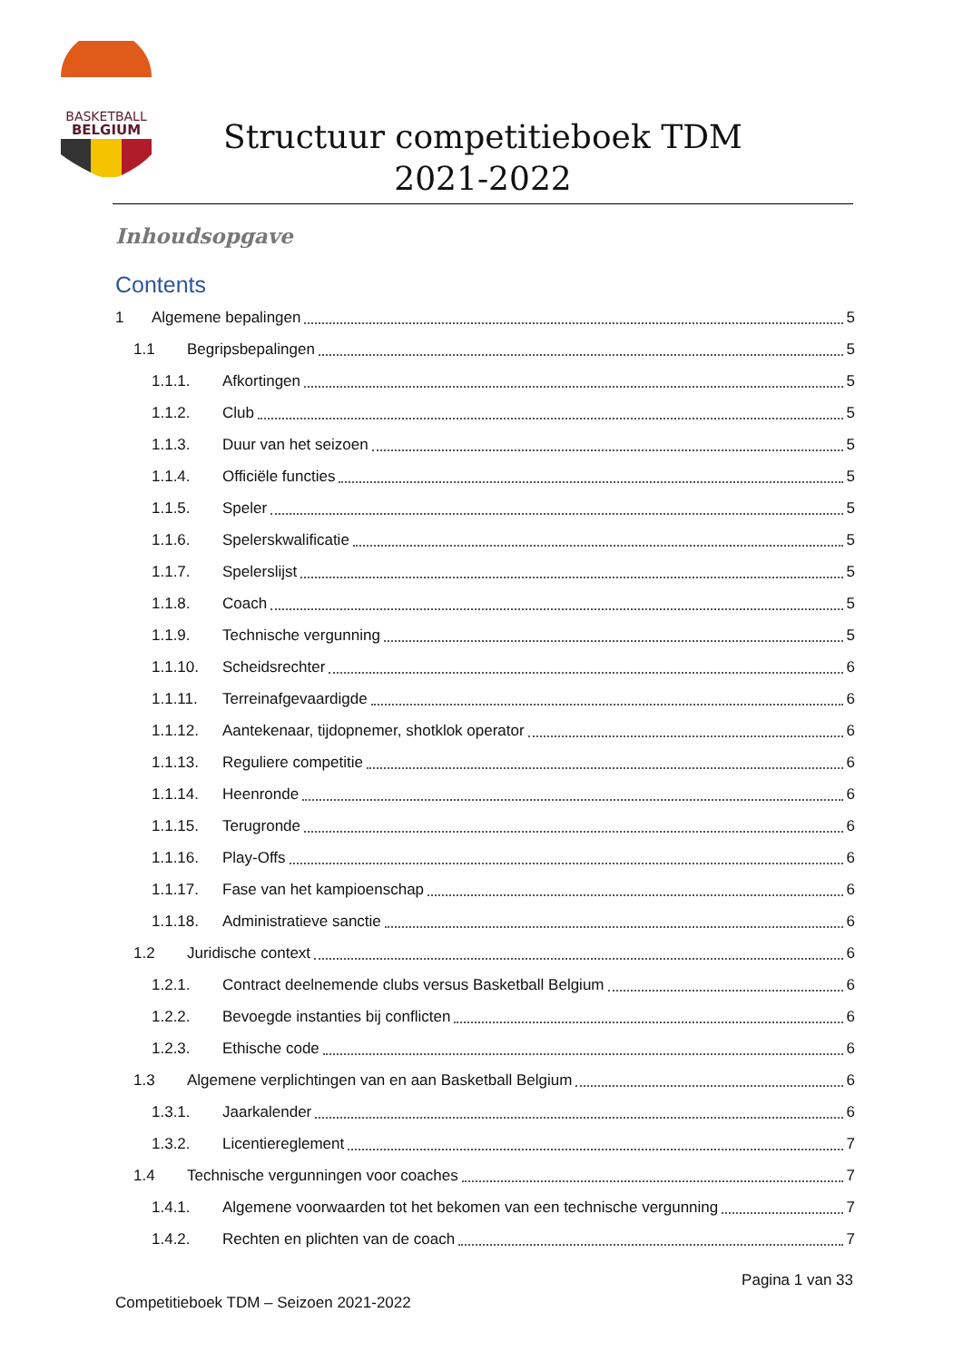BASKETBALL
BELGIUM
Structuur competitieboek TDM
2021-2022
Inhoudsopgave
Contents
1 Algemene bepalingen 5
1.1 Begripsbepalingen 5
1.1.1. Afkortingen 5
1.1.2. Club 5
1.1.3. Duur van het seizoen 5
1.1.4. Officiële functies 5
1.1.5. Speler 5
1.1.6. Spelerskwalificatie 5
1.1.7. Spelerslijst 5
1.1.8. Coach 5
1.1.9. Technische vergunning 5
1.1.10. Scheidsrechter 6
1.1.11. Terreinafgevaardigde 6
1.1.12. Aantekenaar, tijdopnemer, shotklok operator 6
1.1.13. Reguliere competitie 6
1.1.14. Heenronde 6
1.1.15. Terugronde 6
1.1.16. Play-Offs 6
1.1.17. Fase van het kampioenschap 6
1.1.18. Administratieve sanctie 6
1.2 Juridische context 6
1.2.1. Contract deelnemende clubs versus Basketball Belgium 6
1.2.2. Bevoegde instanties bij conflicten 6
1.2.3. Ethische code 6
1.3 Algemene verplichtingen van en aan Basketball Belgium 6
1.3.1. Jaarkalender 6
1.3.2. Licentiereglement 7
1.4 Technische vergunningen voor coaches 7
1.4.1. Algemene voorwaarden tot het bekomen van een technische vergunning 7
1.4.2. Rechten en plichten van de coach 7
Pagina 1 van 33
Competitieboek TDM – Seizoen 2021-2022